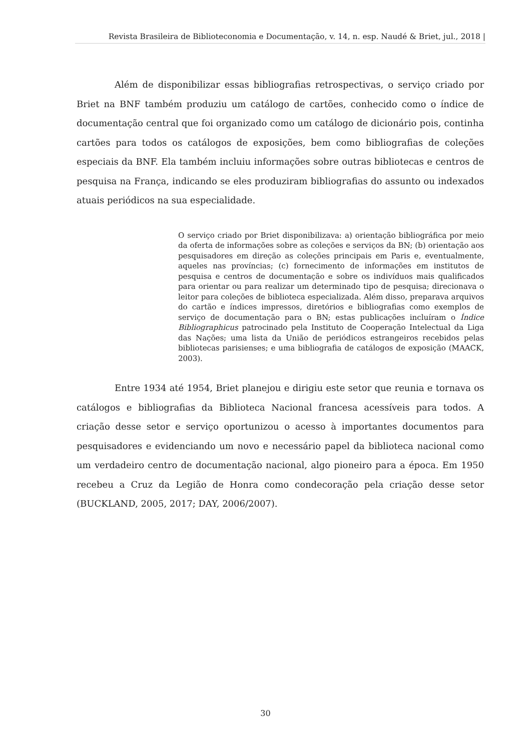Revista Brasileira de Biblioteconomia e Documentação, v. 14, n. esp. Naudé & Briet, jul., 2018 |
Além de disponibilizar essas bibliografias retrospectivas, o serviço criado por Briet na BNF também produziu um catálogo de cartões, conhecido como o índice de documentação central que foi organizado como um catálogo de dicionário pois, continha cartões para todos os catálogos de exposições, bem como bibliografias de coleções especiais da BNF. Ela também incluiu informações sobre outras bibliotecas e centros de pesquisa na França, indicando se eles produziram bibliografias do assunto ou indexados atuais periódicos na sua especialidade.
O serviço criado por Briet disponibilizava: a) orientação bibliográfica por meio da oferta de informações sobre as coleções e serviços da BN; (b) orientação aos pesquisadores em direção as coleções principais em Paris e, eventualmente, aqueles nas províncias; (c) fornecimento de informações em institutos de pesquisa e centros de documentação e sobre os indivíduos mais qualificados para orientar ou para realizar um determinado tipo de pesquisa; direcionava o leitor para coleções de biblioteca especializada. Além disso, preparava arquivos do cartão e índices impressos, diretórios e bibliografias como exemplos de serviço de documentação para o BN; estas publicações incluíram o Índice Bibliographicus patrocinado pela Instituto de Cooperação Intelectual da Liga das Nações; uma lista da União de periódicos estrangeiros recebidos pelas bibliotecas parisienses; e uma bibliografia de catálogos de exposição (MAACK, 2003).
Entre 1934 até 1954, Briet planejou e dirigiu este setor que reunia e tornava os catálogos e bibliografias da Biblioteca Nacional francesa acessíveis para todos. A criação desse setor e serviço oportunizou o acesso à importantes documentos para pesquisadores e evidenciando um novo e necessário papel da biblioteca nacional como um verdadeiro centro de documentação nacional, algo pioneiro para a época. Em 1950 recebeu a Cruz da Legião de Honra como condecoração pela criação desse setor (BUCKLAND, 2005, 2017; DAY, 2006/2007).
30